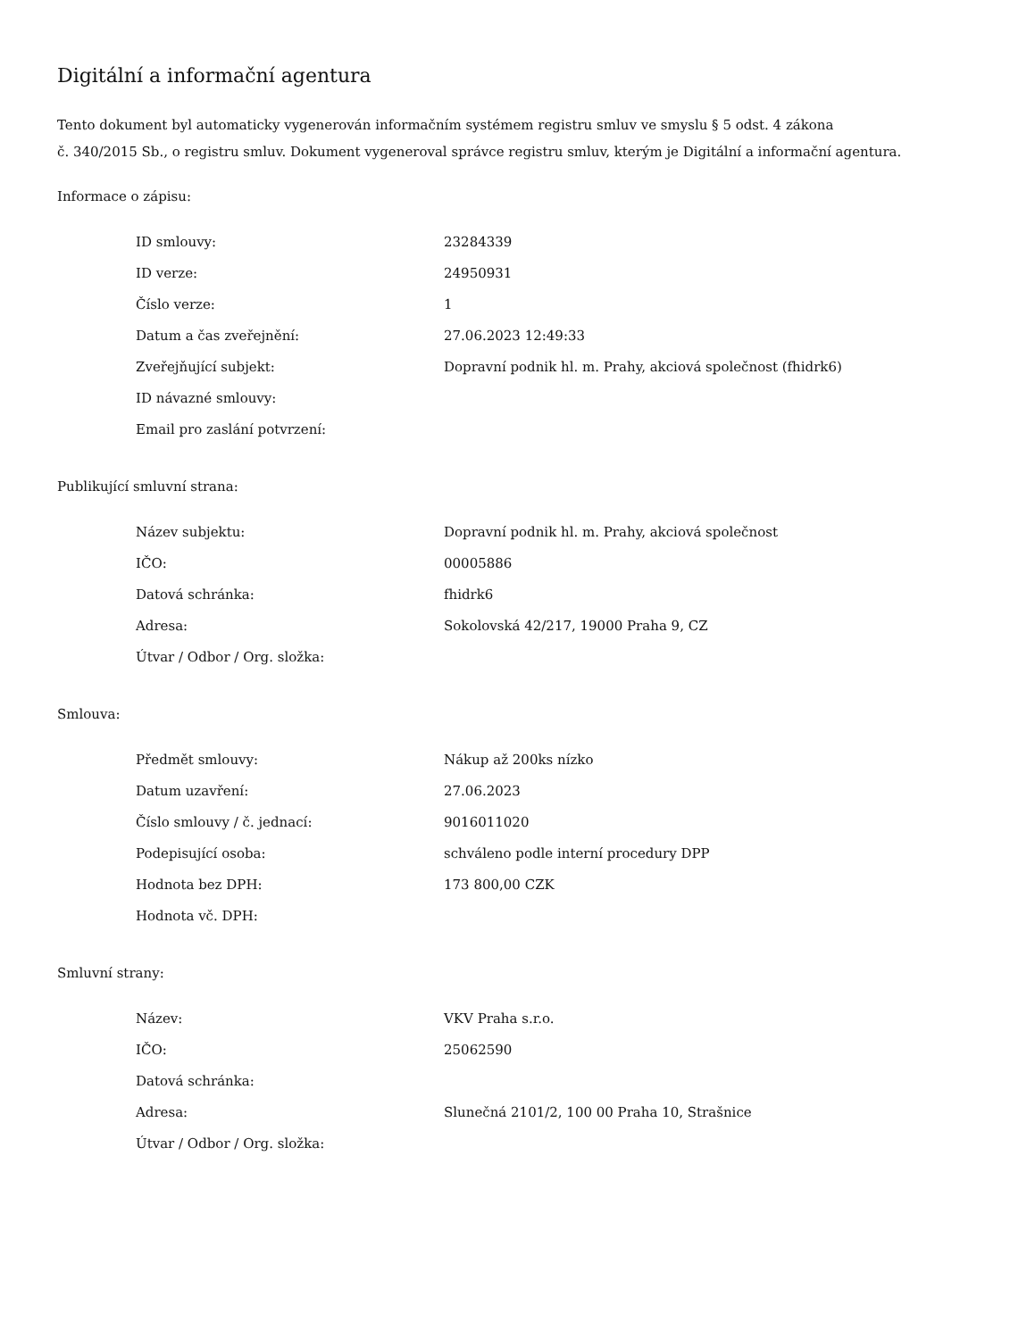Digitální a informační agentura
Tento dokument byl automaticky vygenerován informačním systémem registru smluv ve smyslu § 5 odst. 4 zákona
č. 340/2015 Sb., o registru smluv. Dokument vygeneroval správce registru smluv, kterým je Digitální a informační agentura.
Informace o zápisu:
| ID smlouvy: | 23284339 |
| ID verze: | 24950931 |
| Číslo verze: | 1 |
| Datum a čas zveřejnění: | 27.06.2023 12:49:33 |
| Zveřejňující subjekt: | Dopravní podnik hl. m. Prahy, akciová společnost (fhidrk6) |
| ID návazné smlouvy: | |
| Email pro zaslání potvrzení: | |
Publikující smluvní strana:
| Název subjektu: | Dopravní podnik hl. m. Prahy, akciová společnost |
| IČO: | 00005886 |
| Datová schránka: | fhidrk6 |
| Adresa: | Sokolovská 42/217, 19000 Praha 9, CZ |
| Útvar / Odbor / Org. složka: | |
Smlouva:
| Předmět smlouvy: | Nákup až 200ks nízko |
| Datum uzavření: | 27.06.2023 |
| Číslo smlouvy / č. jednací: | 9016011020 |
| Podepisující osoba: | schváleno podle interní procedury DPP |
| Hodnota bez DPH: | 173 800,00 CZK |
| Hodnota vč. DPH: | |
Smluvní strany:
| Název: | VKV Praha s.r.o. |
| IČO: | 25062590 |
| Datová schránka: | |
| Adresa: | Slunečná 2101/2, 100 00 Praha 10, Strašnice |
| Útvar / Odbor / Org. složka: | |